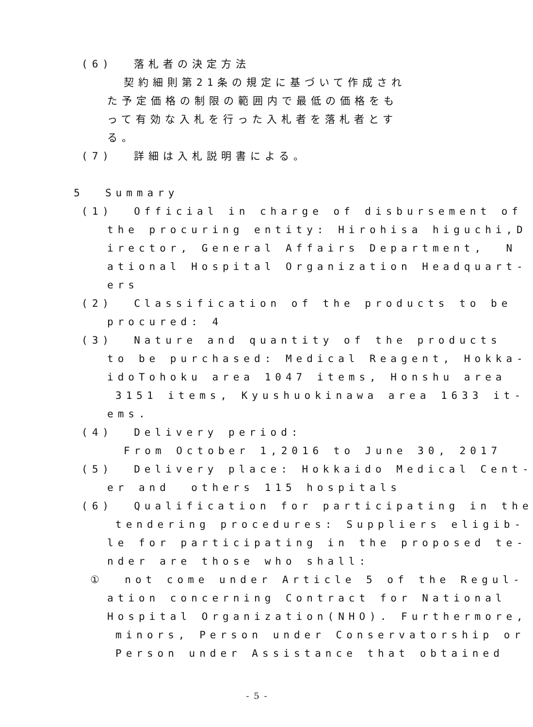(6) 落札者の決定方法
契約細則第21条の規定に基づいて作成され
た予定価格の制限の範囲内で最低の価格をも
って有効な入札を行った入札者を落札者とす
る。
(7) 詳細は入札説明書による。
5 Summary
(1) Official in charge of disbursement of
the procuring entity: Hirohisa higuchi,D
irector, General Affairs Department, N
ational Hospital Organization Headquart-
ers
(2) Classification of the products to be
procured: 4
(3) Nature and quantity of the products
to be purchased: Medical Reagent, Hokka-
idoTohoku area 1047 items, Honshu area
3151 items, Kyushuokinawa area 1633 it-
ems.
(4) Delivery period:
From October 1,2016 to June 30, 2017
(5) Delivery place: Hokkaido Medical Cent-
er and others 115 hospitals
(6) Qualification for participating in the
tendering procedures: Suppliers eligib-
le for participating in the proposed te-
nder are those who shall:
① not come under Article 5 of the Regul-
ation concerning Contract for National
Hospital Organization(NHO). Furthermore,
minors, Person under Conservatorship or
Person under Assistance that obtained
- 5 -